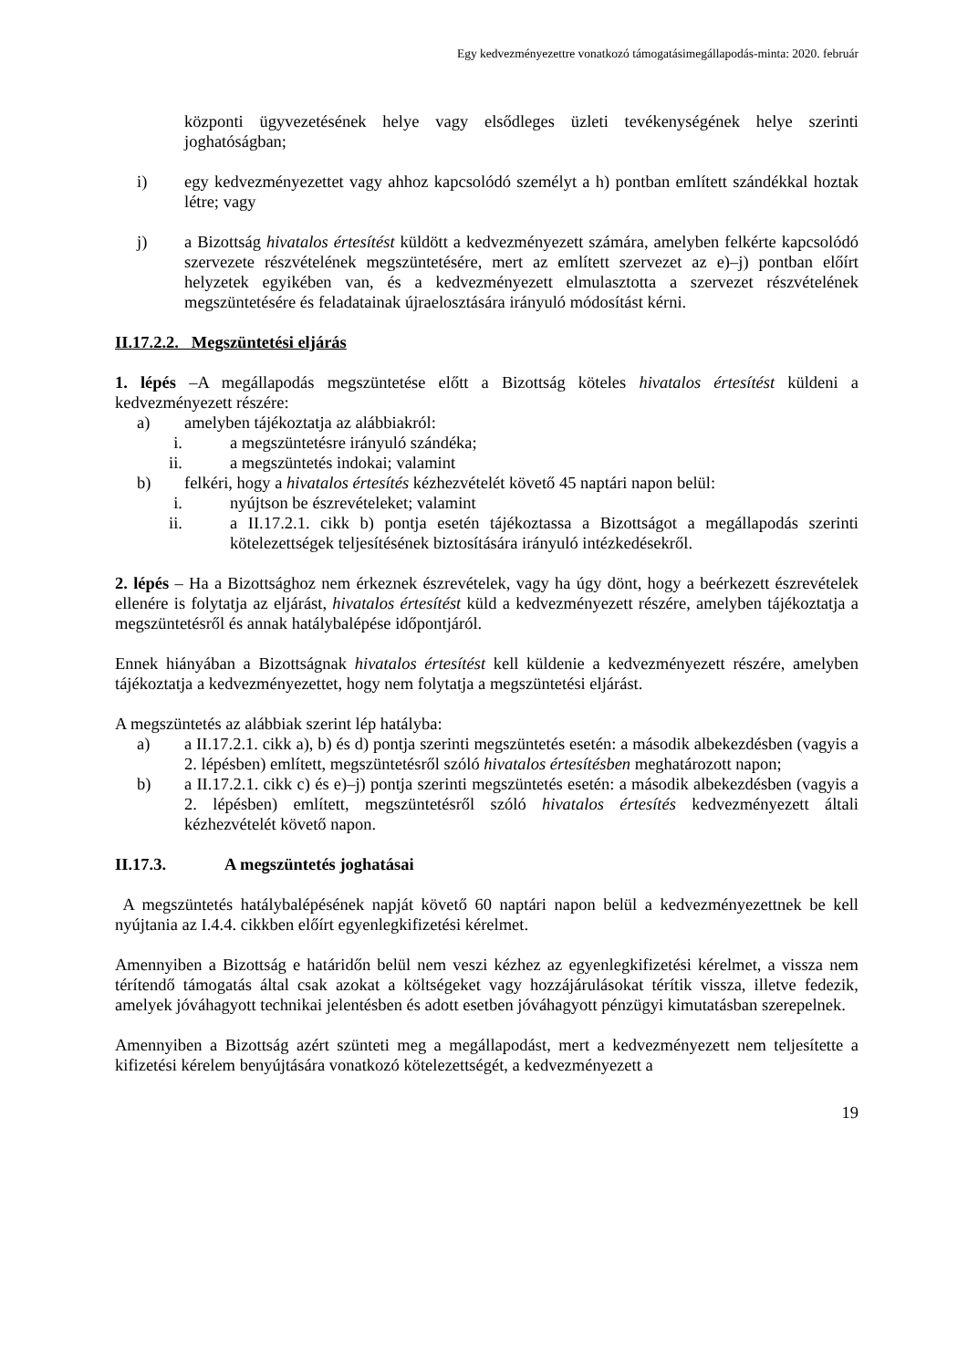Egy kedvezményezettre vonatkozó támogatásimegállapodás-minta: 2020. február
központi ügyvezetésének helye vagy elsődleges üzleti tevékenységének helye szerinti joghatóságban;
i) egy kedvezményezettet vagy ahhoz kapcsolódó személyt a h) pontban említett szándékkal hoztak létre; vagy
j) a Bizottság hivatalos értesítést küldött a kedvezményezett számára, amelyben felkérte kapcsolódó szervezete részvételének megszüntetésére, mert az említett szervezet az e)–j) pontban előírt helyzetek egyikében van, és a kedvezményezett elmulasztotta a szervezet részvételének megszüntetésére és feladatainak újraelosztására irányuló módosítást kérni.
II.17.2.2. Megszüntetési eljárás
1. lépés –A megállapodás megszüntetése előtt a Bizottság köteles hivatalos értesítést küldeni a kedvezményezett részére:
a) amelyben tájékoztatja az alábbiakról:
i. a megszüntetésre irányuló szándéka;
ii. a megszüntetés indokai; valamint
b) felkéri, hogy a hivatalos értesítés kézhezvételét követő 45 naptári napon belül:
i. nyújtson be észrevételeket; valamint
ii. a II.17.2.1. cikk b) pontja esetén tájékoztassa a Bizottságot a megállapodás szerinti kötelezettségek teljesítésének biztosítására irányuló intézkedésekről.
2. lépés – Ha a Bizottsághoz nem érkeznek észrevételek, vagy ha úgy dönt, hogy a beérkezett észrevételek ellenére is folytatja az eljárást, hivatalos értesítést küld a kedvezményezett részére, amelyben tájékoztatja a megszüntetésről és annak hatálybalépése időpontjáról.
Ennek hiányában a Bizottságnak hivatalos értesítést kell küldenie a kedvezményezett részére, amelyben tájékoztatja a kedvezményezettet, hogy nem folytatja a megszüntetési eljárást.
A megszüntetés az alábbiak szerint lép hatályba:
a) a II.17.2.1. cikk a), b) és d) pontja szerinti megszüntetés esetén: a második albekezdésben (vagyis a 2. lépésben) említett, megszüntetésről szóló hivatalos értesítésben meghatározott napon;
b) a II.17.2.1. cikk c) és e)–j) pontja szerinti megszüntetés esetén: a második albekezdésben (vagyis a 2. lépésben) említett, megszüntetésről szóló hivatalos értesítés kedvezményezett általi kézhezvételét követő napon.
II.17.3. A megszüntetés joghatásai
A megszüntetés hatálybalépésének napját követő 60 naptári napon belül a kedvezményezettnek be kell nyújtania az I.4.4. cikkben előírt egyenlegkifizetési kérelmet.
Amennyiben a Bizottság e határidőn belül nem veszi kézhez az egyenlegkifizetési kérelmet, a vissza nem térítendő támogatás által csak azokat a költségeket vagy hozzájárulásokat térítik vissza, illetve fedezik, amelyek jóváhagyott technikai jelentésben és adott esetben jóváhagyott pénzügyi kimutatásban szerepelnek.
Amennyiben a Bizottság azért szünteti meg a megállapodást, mert a kedvezményezett nem teljesítette a kifizetési kérelem benyújtására vonatkozó kötelezettségét, a kedvezményezett a
19